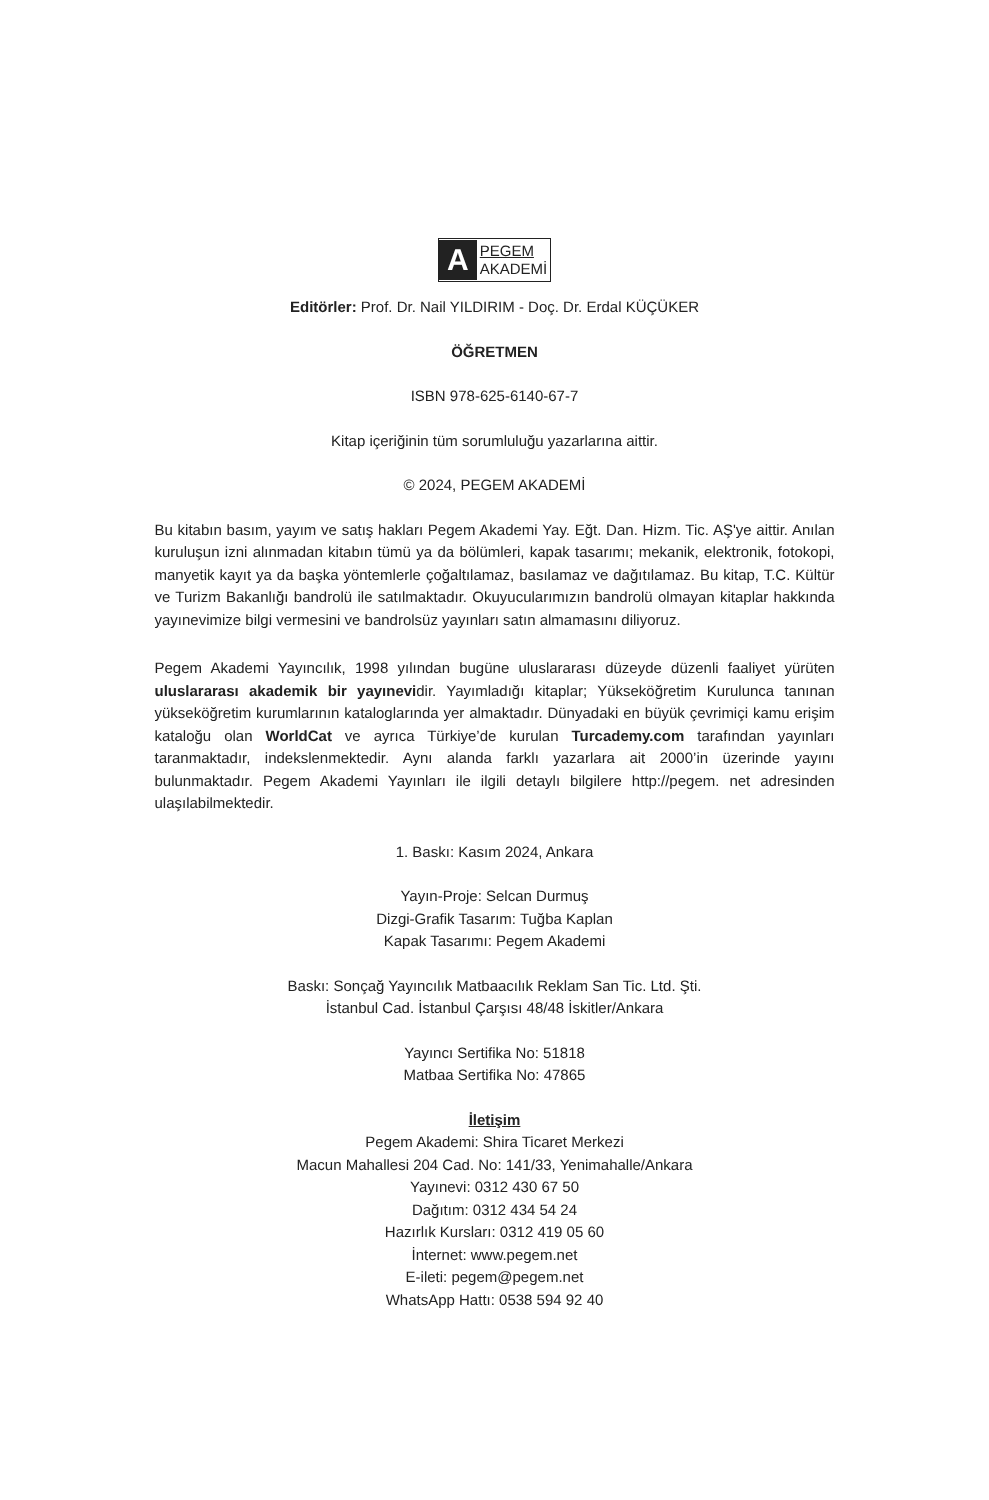A
PEGEM
AKADEMİ
Editörler: Prof. Dr. Nail YILDIRIM - Doç. Dr. Erdal KÜÇÜKER
ÖĞRETMEN
ISBN 978-625-6140-67-7
Kitap içeriğinin tüm sorumluluğu yazarlarına aittir.
© 2024, PEGEM AKADEMİ
Bu kitabın basım, yayım ve satış hakları Pegem Akademi Yay. Eğt. Dan. Hizm. Tic. AŞ'ye aittir. Anılan kuruluşun izni alınmadan kitabın tümü ya da bölümleri, kapak tasarımı; mekanik, elektronik, fotokopi, manyetik kayıt ya da başka yöntemlerle çoğaltılamaz, basılamaz ve dağıtılamaz. Bu kitap, T.C. Kültür ve Turizm Bakanlığı bandrolü ile satılmaktadır. Okuyucularımızın bandrolü olmayan kitaplar hakkında yayınevimize bilgi vermesini ve bandrolsüz yayınları satın almamasını diliyoruz.
Pegem Akademi Yayıncılık, 1998 yılından bugüne uluslararası düzeyde düzenli faaliyet yürüten uluslararası akademik bir yayınevidir. Yayımladığı kitaplar; Yükseköğretim Kurulunca tanınan yükseköğretim kurumlarının kataloglarında yer almaktadır. Dünyadaki en büyük çevrimiçi kamu erişim kataloğu olan WorldCat ve ayrıca Türkiye’de kurulan Turcademy.com tarafından yayınları taranmaktadır, indekslenmektedir. Aynı alanda farklı yazarlara ait 2000’in üzerinde yayını bulunmaktadır. Pegem Akademi Yayınları ile ilgili detaylı bilgilere http://pegem. net adresinden ulaşılabilmektedir.
1. Baskı: Kasım 2024, Ankara
Yayın-Proje: Selcan Durmuş
Dizgi-Grafik Tasarım: Tuğba Kaplan
Kapak Tasarımı: Pegem Akademi
Baskı: Sonçağ Yayıncılık Matbaacılık Reklam San Tic. Ltd. Şti.
İstanbul Cad. İstanbul Çarşısı 48/48 İskitler/Ankara
Yayıncı Sertifika No: 51818
Matbaa Sertifika No: 47865
İletişim
Pegem Akademi: Shira Ticaret Merkezi
Macun Mahallesi 204 Cad. No: 141/33, Yenimahalle/Ankara
Yayınevi: 0312 430 67 50
Dağıtım: 0312 434 54 24
Hazırlık Kursları: 0312 419 05 60
İnternet: www.pegem.net
E-ileti: pegem@pegem.net
WhatsApp Hattı: 0538 594 92 40